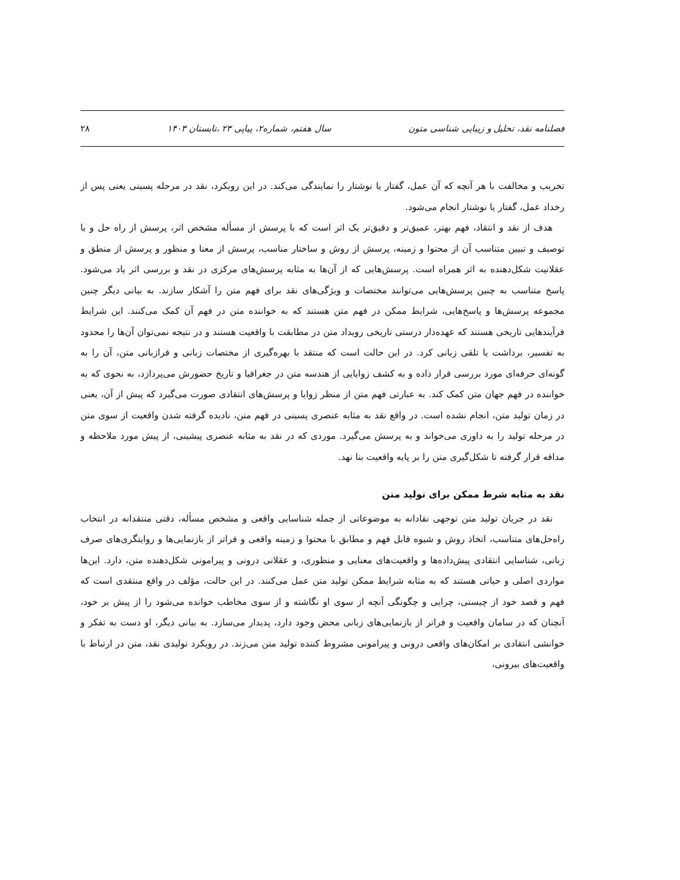فصلنامه نقد، تحلیل و زیبایی شناسی متون سال هفتم، شماره۲، پیاپی ۲۳ ،تابستان ۱۴۰۳ ۲۸
تخریب و مخالفت با هر آنچه که آن عمل، گفتار یا نوشتار را نمایندگی می‌کند. در این رویکرد، نقد در مرحله پسینی یعنی پس از رخداد عمل، گفتار یا نوشتار انجام می‌شود.
هدف از نقد و انتقاد، فهم بهتر، عمیق‌تر و دقیق‌تر یک اثر است که با پرسش از مسأله مشخص اثر، پرسش از راه حل و یا توصیف و تبیین متناسب آن از محتوا و زمینه، پرسش از روش و ساختار مناسب، پرسش از معنا و منظور و پرسش از منطق و عقلانیت شکل‌دهنده به اثر همراه است. پرسش‌هایی که از آن‌ها به مثابه پرسش‌های مرکزی در نقد و بررسی اثر یاد می‌شود. پاسخ متناسب به چنین پرسش‌هایی می‌توانند مختصات و ویژگی‌های نقد برای فهم متن را آشکار سازند. به بیانی دیگر چنین مجموعه پرسش‌ها و پاسخ‌هایی، شرایط ممکن در فهم متن هستند که به خواننده متن در فهم آن کمک می‌کنند. این شرایط فرآیندهایی تاریخی هستند که عهده‌دار درستی تاریخی رویداد متن در مطابقت با واقعیت هستند و در نتیجه نمی‌توان آن‌ها را محدود به تفسیر، برداشت یا تلقی زبانی کرد. در این حالت است که منتقد با بهره‌گیری از مختصات زبانی و فرازبانی متن، آن را به گونه‌ای حرفه‌ای مورد بررسی قرار داده و به کشف زوایایی از هندسه متن در جغرافیا و تاریخ حضورش می‌پردازد، به نحوی که به خواننده در فهم جهان متن کمک کند. به عبارتی فهم متن از منظر زوایا و پرسش‌های انتقادی صورت می‌گیرد که پیش از آن، یعنی در زمان تولید متن، انجام نشده است. در واقع نقد به مثابه عنصری پسینی در فهم متن، نادیده گرفته شدن واقعیت از سوی متن در مرحله تولید را به داوری می‌خواند و به پرسش می‌گیرد. موردی که در نقد به مثابه عنصری پیشینی، از پیش مورد ملاحظه و مداقه قرار گرفته تا شکل‌گیری متن را بر پایه واقعیت بنا نهد.
نقد به مثابه شرط ممکن برای تولید متن
نقد در جریان تولید متن توجهی نقادانه به موضوعاتی از جمله شناسایی واقعی و مشخص مسأله، دقتی منتقدانه در انتخاب راه‌حل‌های متناسب، اتخاذ روش و شیوه قابل فهم و مطابق با محتوا و زمینه واقعی و فراتر از بازنمایی‌ها و روایتگری‌های صرف زبانی، شناسایی انتقادی پیش‌داده‌ها و واقعیت‌های معنایی و منظوری، و عقلانی درونی و پیرامونی شکل‌دهنده متن، دارد. این‌ها مواردی اصلی و حیاتی هستند که به مثابه شرایط ممکن تولید متن عمل می‌کنند. در این حالت، مؤلف در واقع منتقدی است که فهم و قصد خود از چیستی، چرایی و چگونگی آنچه از سوی او نگاشته و از سوی مخاطب خوانده می‌شود را از پیش بر خود، آنچنان که در سامان واقعیت و فراتر از بازنمایی‌های زبانی محض وجود دارد، پدیدار می‌سازد. به بیانی دیگر، او دست به تفکر و خوانشی انتقادی بر امکان‌های واقعی درونی و پیرامونی مشروط کننده تولید متن می‌زند. در رویکرد تولیدی نقد، متن در ارتباط با واقعیت‌های بیرونی،